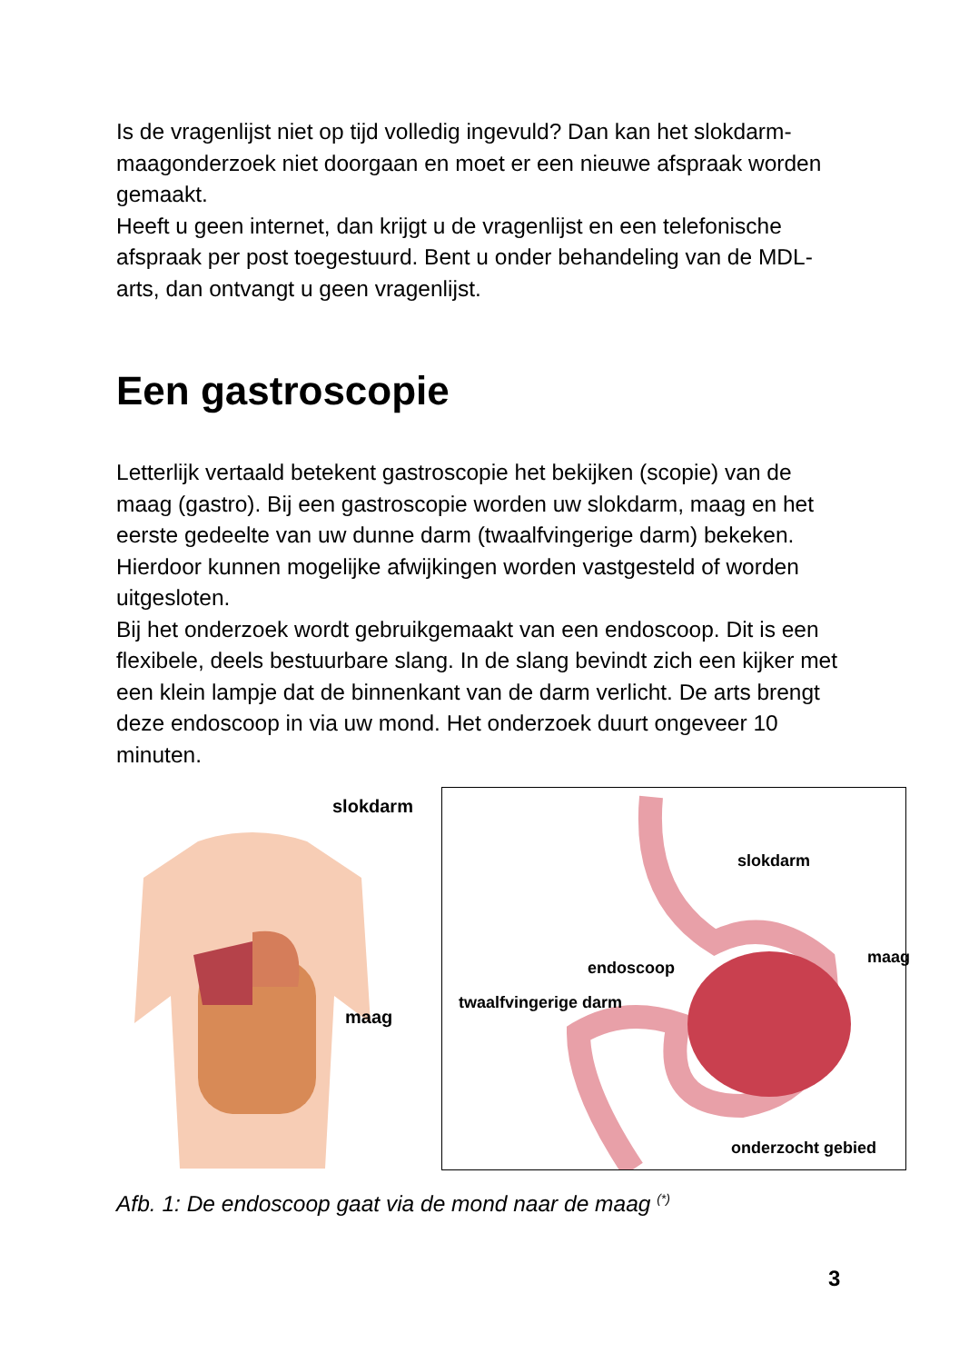Is de vragenlijst niet op tijd volledig ingevuld? Dan kan het slokdarm-maagonderzoek niet doorgaan en moet er een nieuwe afspraak worden gemaakt.
Heeft u geen internet, dan krijgt u de vragenlijst en een telefonische afspraak per post toegestuurd. Bent u onder behandeling van de MDL-arts, dan ontvangt u geen vragenlijst.
Een gastroscopie
Letterlijk vertaald betekent gastroscopie het bekijken (scopie) van de maag (gastro). Bij een gastroscopie worden uw slokdarm, maag en het eerste gedeelte van uw dunne darm (twaalfvingerige darm) bekeken. Hierdoor kunnen mogelijke afwijkingen worden vastgesteld of worden uitgesloten.
Bij het onderzoek wordt gebruikgemaakt van een endoscoop. Dit is een flexibele, deels bestuurbare slang. In de slang bevindt zich een kijker met een klein lampje dat de binnenkant van de darm verlicht. De arts brengt deze endoscoop in via uw mond. Het onderzoek duurt ongeveer 10 minuten.
slokdarm
maag
slokdarm
maag
endoscoop
twaalfvingerige darm
onderzocht gebied
Afb. 1: De endoscoop gaat via de mond naar de maag <sup>(*)</sup>
3